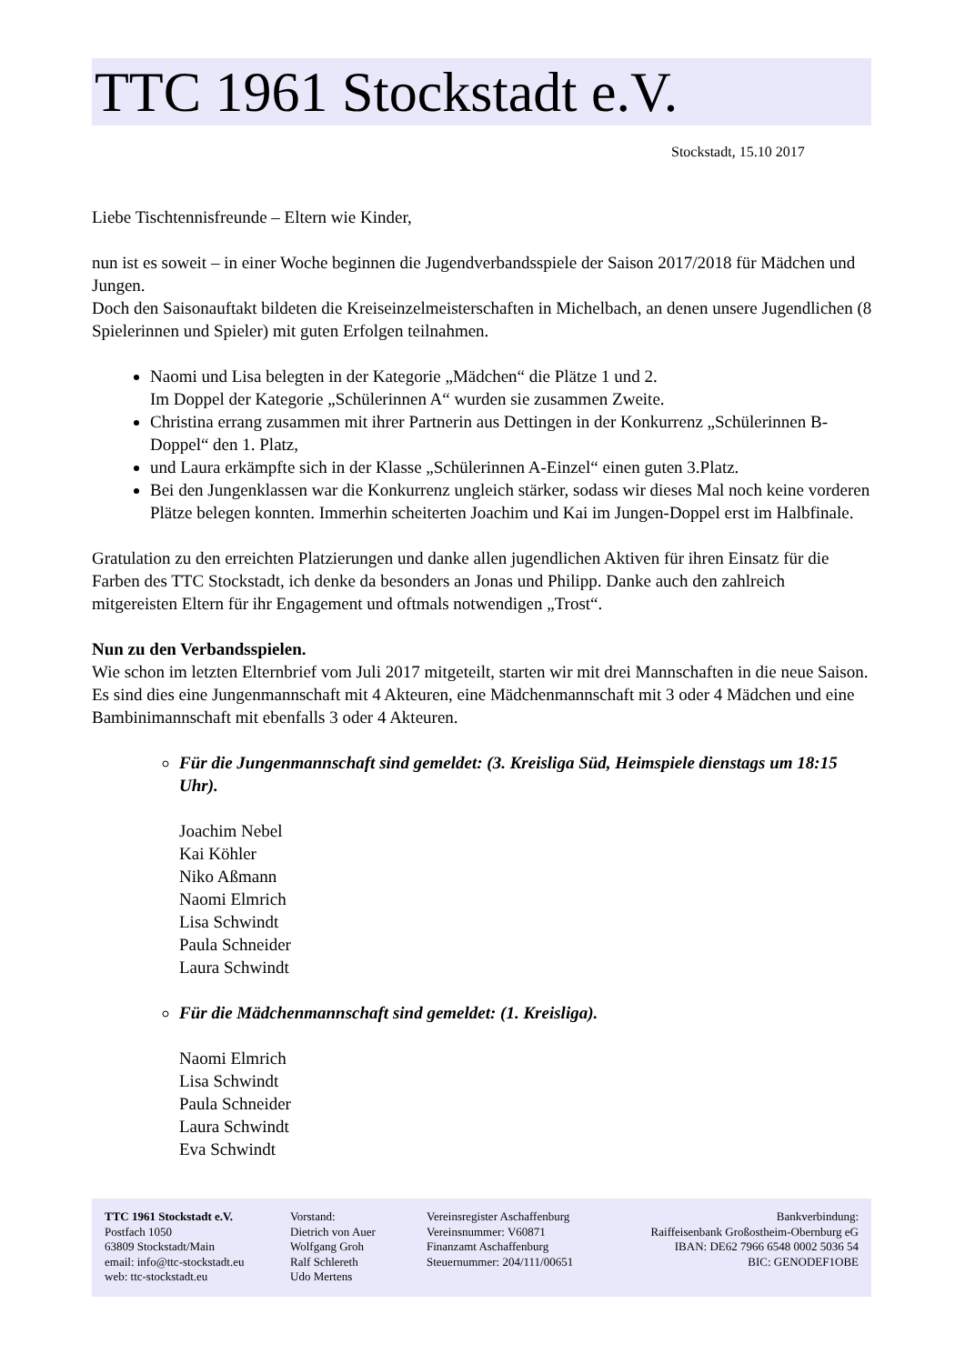TTC 1961 Stockstadt e.V.
Stockstadt, 15.10 2017
Liebe Tischtennisfreunde – Eltern wie Kinder,
nun ist es soweit – in einer Woche beginnen die Jugendverbandsspiele der Saison 2017/2018 für Mädchen und Jungen.
Doch den Saisonauftakt bildeten die Kreiseinzelmeisterschaften in Michelbach, an denen unsere Jugendlichen (8 Spielerinnen und Spieler) mit guten Erfolgen teilnahmen.
Naomi und Lisa belegten in der Kategorie „Mädchen“ die Plätze 1 und 2.
Im Doppel der Kategorie „Schülerinnen A“ wurden sie zusammen Zweite.
Christina errang zusammen mit ihrer Partnerin aus Dettingen in der Konkurrenz „Schülerinnen B-Doppel“ den 1. Platz,
und Laura erkämpfte sich in der Klasse „Schülerinnen A-Einzel“ einen guten 3.Platz.
Bei den Jungenklassen war die Konkurrenz ungleich stärker, sodass wir dieses Mal noch keine vorderen Plätze belegen konnten. Immerhin scheiterten Joachim und Kai im Jungen-Doppel erst im Halbfinale.
Gratulation zu den erreichten Platzierungen und danke allen jugendlichen Aktiven für ihren Einsatz für die Farben des TTC Stockstadt, ich denke da besonders an Jonas und Philipp. Danke auch den zahlreich mitgereisten Eltern für ihr Engagement und oftmals notwendigen „Trost“.
Nun zu den Verbandsspielen.
Wie schon im letzten Elternbrief vom Juli 2017 mitgeteilt, starten wir mit drei Mannschaften in die neue Saison.
Es sind dies eine Jungenmannschaft mit 4 Akteuren, eine Mädchenmannschaft mit 3 oder 4 Mädchen und eine Bambinimannschaft mit ebenfalls 3 oder 4 Akteuren.
Für die Jungenmannschaft sind gemeldet: (3. Kreisliga Süd, Heimspiele dienstags um 18:15 Uhr).
Joachim Nebel
Kai Köhler
Niko Aßmann
Naomi Elmrich
Lisa Schwindt
Paula Schneider
Laura Schwindt
Für die Mädchenmannschaft sind gemeldet: (1. Kreisliga).
Naomi Elmrich
Lisa Schwindt
Paula Schneider
Laura Schwindt
Eva Schwindt
TTC 1961 Stockstadt e.V.
Postfach 1050
63809 Stockstadt/Main
email: info@ttc-stockstadt.eu
web: ttc-stockstadt.eu
Vorstand:
Dietrich von Auer
Wolfgang Groh
Ralf Schlereth
Udo Mertens
Vereinsregister Aschaffenburg
Vereinsnummer: V60871
Finanzamt Aschaffenburg
Steuernummer: 204/111/00651
Bankverbindung:
Raiffeisenbank Großostheim-Obernburg eG
IBAN: DE62 7966 6548 0002 5036 54
BIC: GENODEF1OBE